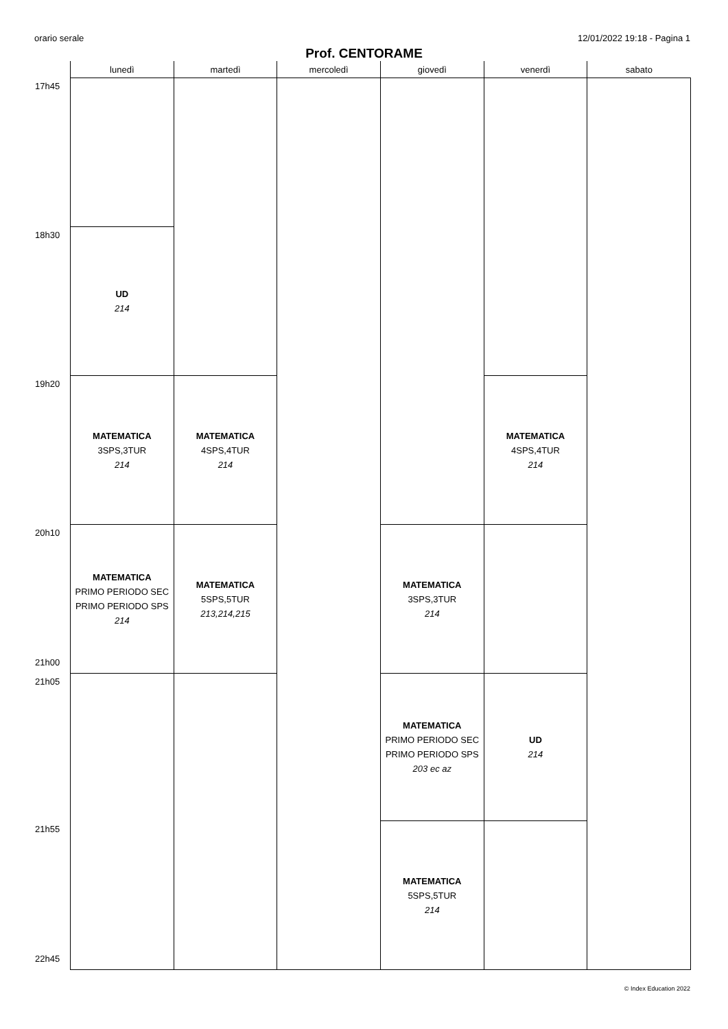orario serale 12/01/2022 19:18 - Pagina 1
Prof. CENTORAME
| | lunedì | martedì | mercoledì | giovedì | venerdì | sabato |
| --- | --- | --- | --- | --- | --- | --- |
| 17h45 | | | | | | |
| 18h30 | UD 214 | | | | | |
| 19h20 | MATEMATICA 3SPS,3TUR 214 | MATEMATICA 4SPS,4TUR 214 | | | MATEMATICA 4SPS,4TUR 214 | |
| 20h10 21h00 | MATEMATICA PRIMO PERIODO SEC PRIMO PERIODO SPS 214 | MATEMATICA 5SPS,5TUR 213,214,215 | | MATEMATICA 3SPS,3TUR 214 | | |
| 21h05 | | | | MATEMATICA PRIMO PERIODO SEC PRIMO PERIODO SPS 203 ec az | UD 214 | |
| 21h55 22h45 | | | | MATEMATICA 5SPS,5TUR 214 | | |
© Index Education 2022